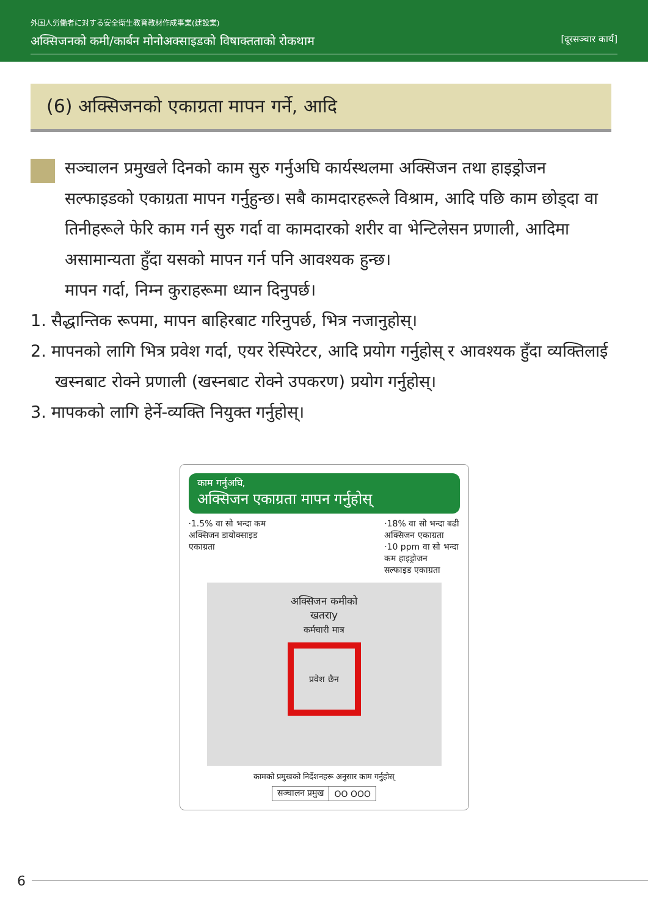外国人労働者に対する安全衛生教育教材作成事業(建設業)
अक्सिजनको कमी/कार्बन मोनोअक्साइडको विषाक्तताको रोकथाम [दूरसञ्चार कार्य]
(6) अक्सिजनको एकाग्रता मापन गर्ने, आदि
सञ्चालन प्रमुखले दिनको काम सुरु गर्नुअघि कार्यस्थलमा अक्सिजन तथा हाइड्रोजन सल्फाइडको एकाग्रता मापन गर्नुहुन्छ। सबै कामदारहरूले विश्राम, आदि पछि काम छोड्दा वा तिनीहरूले फेरि काम गर्न सुरु गर्दा वा कामदारको शरीर वा भेन्टिलेसन प्रणाली, आदिमा असामान्यता हुँदा यसको मापन गर्न पनि आवश्यक हुन्छ।
मापन गर्दा, निम्न कुराहरूमा ध्यान दिनुपर्छ।
1. सैद्धान्तिक रूपमा, मापन बाहिरबाट गरिनुपर्छ, भित्र नजानुहोस्।
2. मापनको लागि भित्र प्रवेश गर्दा, एयर रेस्पिरेटर, आदि प्रयोग गर्नुहोस् र आवश्यक हुँदा व्यक्तिलाई खस्नबाट रोक्ने प्रणाली (खस्नबाट रोक्ने उपकरण) प्रयोग गर्नुहोस्।
3. मापकको लागि हेर्ने-व्यक्ति नियुक्त गर्नुहोस्।
काम गर्नुअघि,
अक्सिजन एकाग्रता मापन गर्नुहोस्
·1.5% वा सो भन्दा कम
अक्सिजन डायोक्साइड
एकाग्रता ·18% वा सो भन्दा बढी
अक्सिजन एकाग्रता
·10 ppm वा सो भन्दा
कम हाइड्रोजन
सल्फाइड एकाग्रता
अक्सिजन कमीको
खतराy
कर्मचारी मात्र
प्रवेश छैन
कामको प्रमुखको निर्देशनहरू अनुसार काम गर्नुहोस्
| सञ्चालन प्रमुख | OO OOO |
6